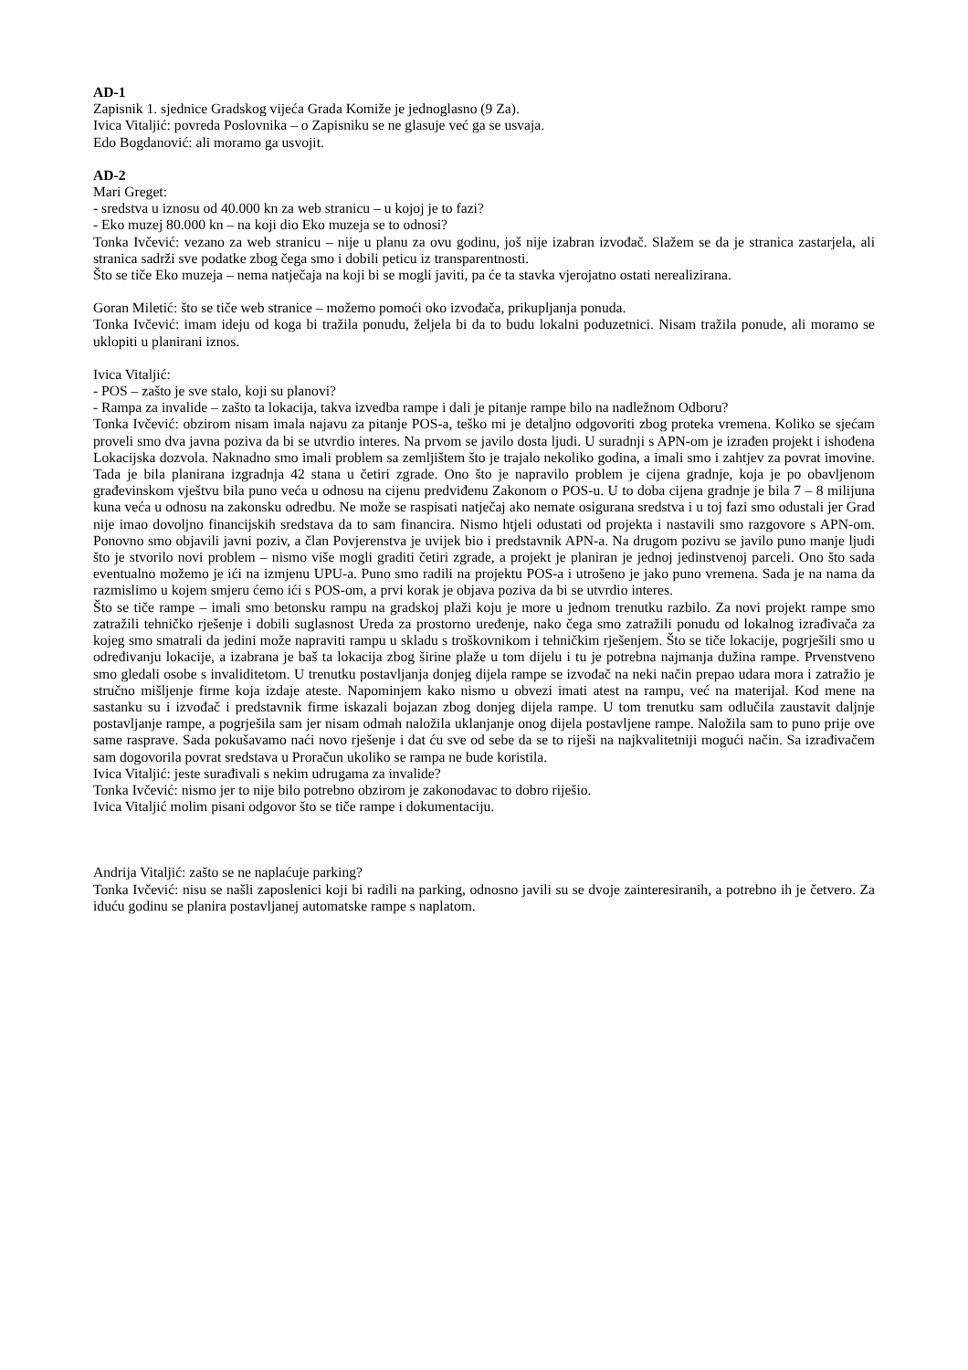AD-1
Zapisnik 1. sjednice Gradskog vijeća Grada Komiže je jednoglasno (9 Za).
Ivica Vitaljić: povreda Poslovnika – o Zapisniku se ne glasuje već ga se usvaja.
Edo Bogdanović: ali moramo ga usvojit.
AD-2
Mari Greget:
- sredstva u iznosu od 40.000 kn za web stranicu – u kojoj je to fazi?
- Eko muzej 80.000 kn – na koji dio Eko muzeja se to odnosi?
Tonka Ivčević: vezano za web stranicu – nije u planu za ovu godinu, još nije izabran izvođač. Slažem se da je stranica zastarjela, ali stranica sadrži sve podatke zbog čega smo i dobili peticu iz transparentnosti.
Što se tiče Eko muzeja – nema natječaja na koji bi se mogli javiti, pa će ta stavka vjerojatno ostati nerealizirana.
Goran Miletić: što se tiče web stranice – možemo pomoći oko izvođača, prikupljanja ponuda.
Tonka Ivčević: imam ideju od koga bi tražila ponudu, željela bi da to budu lokalni poduzetnici. Nisam tražila ponude, ali moramo se uklopiti u planirani iznos.
Ivica Vitaljić:
- POS – zašto je sve stalo, koji su planovi?
- Rampa za invalide – zašto ta lokacija, takva izvedba rampe i dali je pitanje rampe bilo na nadležnom Odboru?
Tonka Ivčević: obzirom nisam imala najavu za pitanje POS-a, teško mi je detaljno odgovoriti zbog proteka vremena. Koliko se sjećam proveli smo dva javna poziva da bi se utvrdio interes. Na prvom se javilo dosta ljudi. U suradnji s APN-om je izrađen projekt i ishođena Lokacijska dozvola. Naknadno smo imali problem sa zemljištem što je trajalo nekoliko godina, a imali smo i zahtjev za povrat imovine. Tada je bila planirana izgradnja 42 stana u četiri zgrade. Ono što je napravilo problem je cijena gradnje, koja je po obavljenom građevinskom vještvu bila puno veća u odnosu na cijenu predviđenu Zakonom o POS-u. U to doba cijena gradnje je bila 7 – 8 milijuna kuna veća u odnosu na zakonsku odredbu. Ne može se raspisati natječaj ako nemate osigurana sredstva i u toj fazi smo odustali jer Grad nije imao dovoljno financijskih sredstava da to sam financira. Nismo htjeli odustati od projekta i nastavili smo razgovore s APN-om. Ponovno smo objavili javni poziv, a član Povjerenstva je uvijek bio i predstavnik APN-a. Na drugom pozivu se javilo puno manje ljudi što je stvorilo novi problem – nismo više mogli graditi četiri zgrade, a projekt je planiran je jednoj jedinstvenoj parceli. Ono što sada eventualno možemo je ići na izmjenu UPU-a. Puno smo radili na projektu POS-a i utrošeno je jako puno vremena. Sada je na nama da razmislimo u kojem smjeru ćemo ići s POS-om, a prvi korak je objava poziva da bi se utvrdio interes.
Što se tiče rampe – imali smo betonsku rampu na gradskoj plaži koju je more u jednom trenutku razbilo. Za novi projekt rampe smo zatražili tehničko rješenje i dobili suglasnost Ureda za prostorno uređenje, nako čega smo zatražili ponudu od lokalnog izrađivača za kojeg smo smatrali da jedini može napraviti rampu u skladu s troškovnikom i tehničkim rješenjem. Što se tiče lokacije, pogrješili smo u određivanju lokacije, a izabrana je baš ta lokacija zbog širine plaže u tom dijelu i tu je potrebna najmanja dužina rampe. Prvenstveno smo gledali osobe s invaliditetom. U trenutku postavljanja donjeg dijela rampe se izvođač na neki način prepao udara mora i zatražio je stručno mišljenje firme koja izdaje ateste. Napominjem kako nismo u obvezi imati atest na rampu, već na materijal. Kod mene na sastanku su i izvođač i predstavnik firme iskazali bojazan zbog donjeg dijela rampe. U tom trenutku sam odlučila zaustavit daljnje postavljanje rampe, a pogrješila sam jer nisam odmah naložila uklanjanje onog dijela postavljene rampe. Naložila sam to puno prije ove same rasprave. Sada pokušavamo naći novo rješenje i dat ću sve od sebe da se to riješi na najkvalitetniji mogući način. Sa izrađivačem sam dogovorila povrat sredstava u Proračun ukoliko se rampa ne bude koristila.
Ivica Vitaljić: jeste surađivali s nekim udrugama za invalide?
Tonka Ivčević: nismo jer to nije bilo potrebno obzirom je zakonodavac to dobro riješio.
Ivica Vitaljić molim pisani odgovor što se tiče rampe i dokumentaciju.
Andrija Vitaljić: zašto se ne naplaćuje parking?
Tonka Ivčević: nisu se našli zaposlenici koji bi radili na parking, odnosno javili su se dvoje zainteresiranih, a potrebno ih je četvero. Za iduću godinu se planira postavljanej automatske rampe s naplatom.